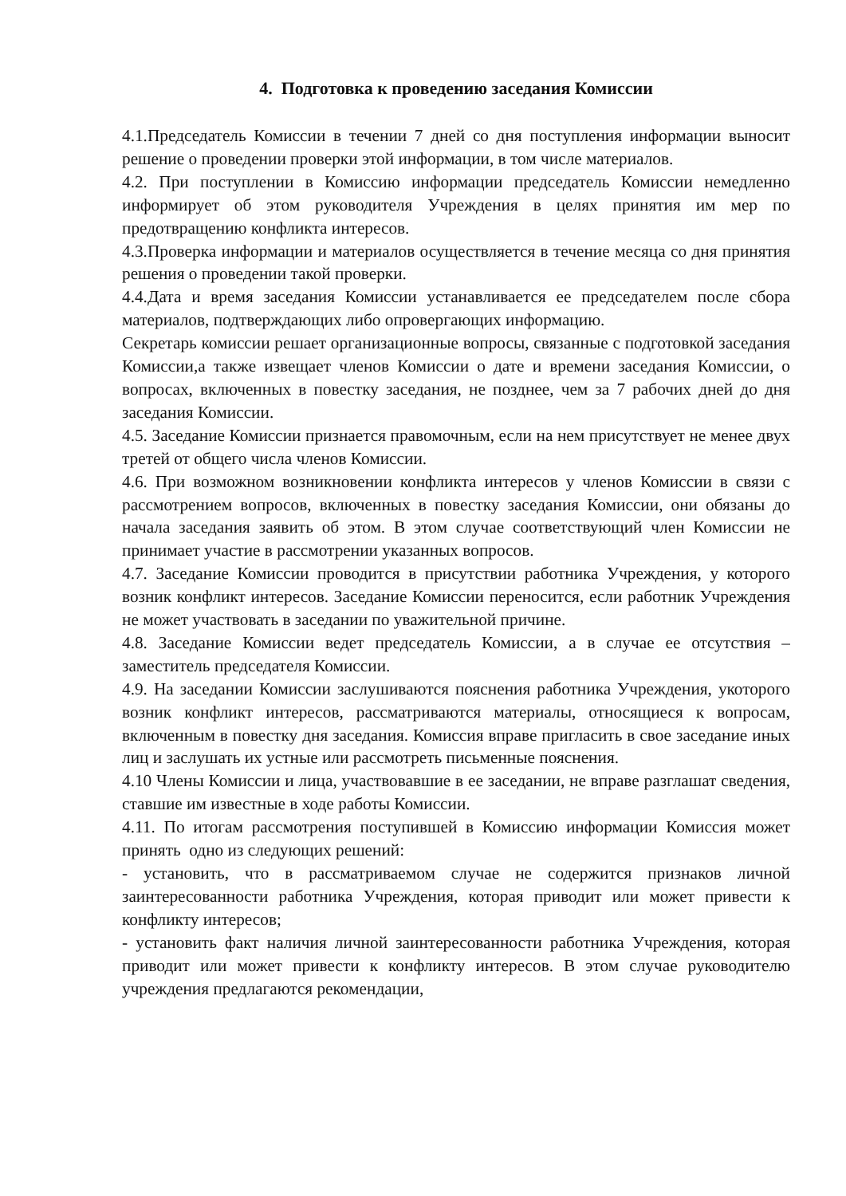4. Подготовка к проведению заседания Комиссии
4.1.Председатель Комиссии в течении 7 дней со дня поступления информации выносит решение о проведении проверки этой информации, в том числе материалов.
4.2. При поступлении в Комиссию информации председатель Комиссии немедленно информирует об этом руководителя Учреждения в целях принятия им мер по предотвращению конфликта интересов.
4.3.Проверка информации и материалов осуществляется в течение месяца со дня принятия решения о проведении такой проверки.
4.4.Дата и время заседания Комиссии устанавливается ее председателем после сбора материалов, подтверждающих либо опровергающих информацию.
Секретарь комиссии решает организационные вопросы, связанные с подготовкой заседания Комиссии,а также извещает членов Комиссии о дате и времени заседания Комиссии, о вопросах, включенных в повестку заседания, не позднее, чем за 7 рабочих дней до дня заседания Комиссии.
4.5. Заседание Комиссии признается правомочным, если на нем присутствует не менее двух третей от общего числа членов Комиссии.
4.6. При возможном возникновении конфликта интересов у членов Комиссии в связи с рассмотрением вопросов, включенных в повестку заседания Комиссии, они обязаны до начала заседания заявить об этом. В этом случае соответствующий член Комиссии не принимает участие в рассмотрении указанных вопросов.
4.7. Заседание Комиссии проводится в присутствии работника Учреждения, у которого возник конфликт интересов. Заседание Комиссии переносится, если работник Учреждения не может участвовать в заседании по уважительной причине.
4.8. Заседание Комиссии ведет председатель Комиссии, а в случае ее отсутствия – заместитель председателя Комиссии.
4.9. На заседании Комиссии заслушиваются пояснения работника Учреждения, укоторого возник конфликт интересов, рассматриваются материалы, относящиеся к вопросам, включенным в повестку дня заседания. Комиссия вправе пригласить в свое заседание иных лиц и заслушать их устные или рассмотреть письменные пояснения.
4.10 Члены Комиссии и лица, участвовавшие в ее заседании, не вправе разглашат сведения, ставшие им известные в ходе работы Комиссии.
4.11. По итогам рассмотрения поступившей в Комиссию информации Комиссия может принять одно из следующих решений:
- установить, что в рассматриваемом случае не содержится признаков личной заинтересованности работника Учреждения, которая приводит или может привести к конфликту интересов;
- установить факт наличия личной заинтересованности работника Учреждения, которая приводит или может привести к конфликту интересов. В этом случае руководителю учреждения предлагаются рекомендации,